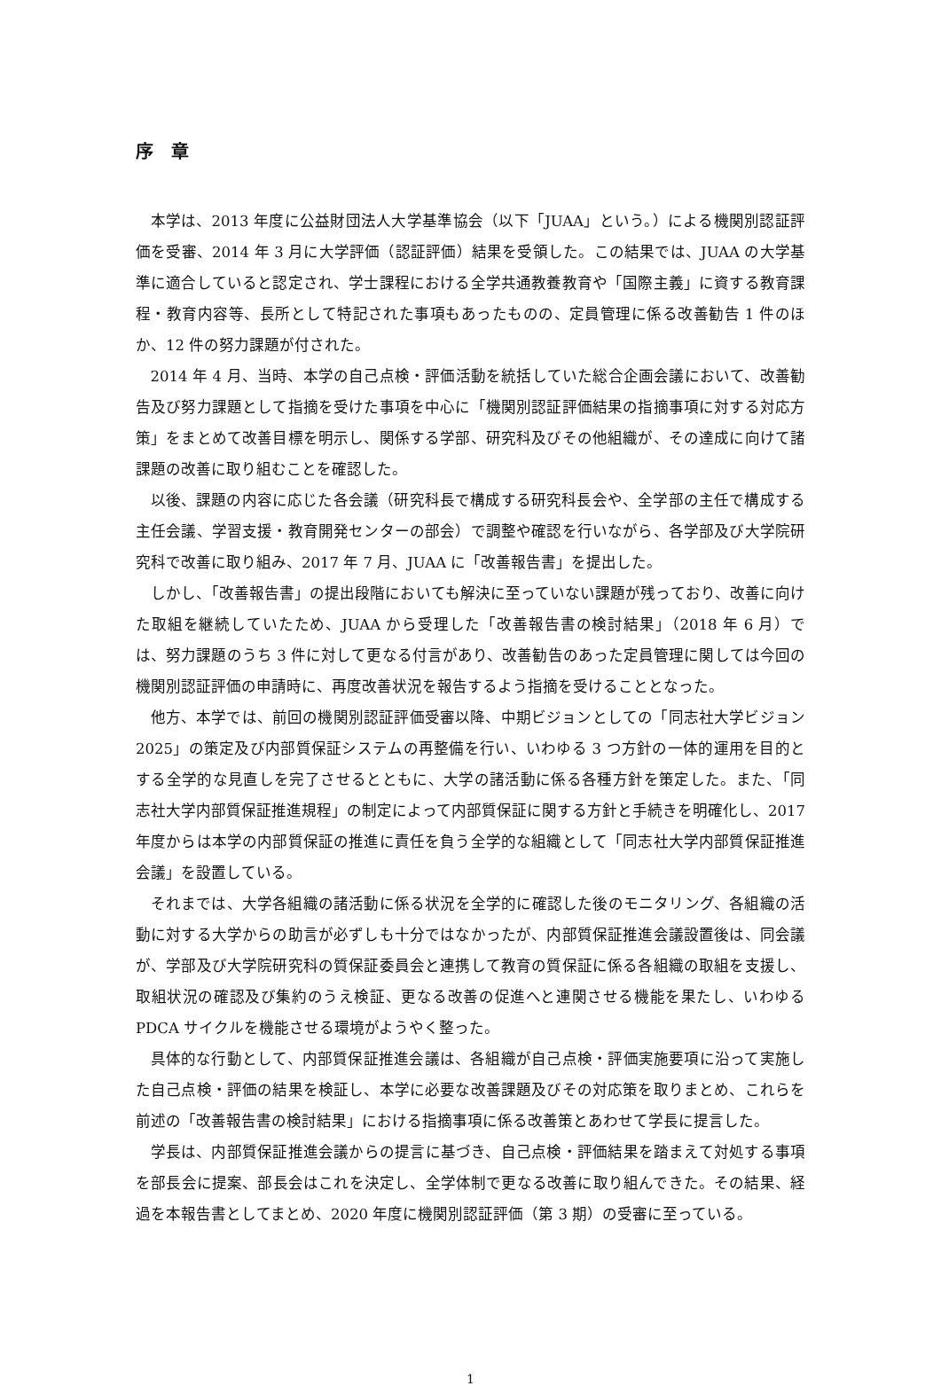序　章
本学は、2013 年度に公益財団法人大学基準協会（以下「JUAA」という。）による機関別認証評価を受審、2014 年 3 月に大学評価（認証評価）結果を受領した。この結果では、JUAA の大学基準に適合していると認定され、学士課程における全学共通教養教育や「国際主義」に資する教育課程・教育内容等、長所として特記された事項もあったものの、定員管理に係る改善勧告 1 件のほか、12 件の努力課題が付された。
2014 年 4 月、当時、本学の自己点検・評価活動を統括していた総合企画会議において、改善勧告及び努力課題として指摘を受けた事項を中心に「機関別認証評価結果の指摘事項に対する対応方策」をまとめて改善目標を明示し、関係する学部、研究科及びその他組織が、その達成に向けて諸課題の改善に取り組むことを確認した。
以後、課題の内容に応じた各会議（研究科長で構成する研究科長会や、全学部の主任で構成する主任会議、学習支援・教育開発センターの部会）で調整や確認を行いながら、各学部及び大学院研究科で改善に取り組み、2017 年 7 月、JUAA に「改善報告書」を提出した。
しかし、「改善報告書」の提出段階においても解決に至っていない課題が残っており、改善に向けた取組を継続していたため、JUAA から受理した「改善報告書の検討結果」（2018 年 6 月）では、努力課題のうち 3 件に対して更なる付言があり、改善勧告のあった定員管理に関しては今回の機関別認証評価の申請時に、再度改善状況を報告するよう指摘を受けることとなった。
他方、本学では、前回の機関別認証評価受審以降、中期ビジョンとしての「同志社大学ビジョン 2025」の策定及び内部質保証システムの再整備を行い、いわゆる 3 つ方針の一体的運用を目的とする全学的な見直しを完了させるとともに、大学の諸活動に係る各種方針を策定した。また、「同志社大学内部質保証推進規程」の制定によって内部質保証に関する方針と手続きを明確化し、2017 年度からは本学の内部質保証の推進に責任を負う全学的な組織として「同志社大学内部質保証推進会議」を設置している。
それまでは、大学各組織の諸活動に係る状況を全学的に確認した後のモニタリング、各組織の活動に対する大学からの助言が必ずしも十分ではなかったが、内部質保証推進会議設置後は、同会議が、学部及び大学院研究科の質保証委員会と連携して教育の質保証に係る各組織の取組を支援し、取組状況の確認及び集約のうえ検証、更なる改善の促進へと連関させる機能を果たし、いわゆる PDCA サイクルを機能させる環境がようやく整った。
具体的な行動として、内部質保証推進会議は、各組織が自己点検・評価実施要項に沿って実施した自己点検・評価の結果を検証し、本学に必要な改善課題及びその対応策を取りまとめ、これらを前述の「改善報告書の検討結果」における指摘事項に係る改善策とあわせて学長に提言した。
学長は、内部質保証推進会議からの提言に基づき、自己点検・評価結果を踏まえて対処する事項を部長会に提案、部長会はこれを決定し、全学体制で更なる改善に取り組んできた。その結果、経過を本報告書としてまとめ、2020 年度に機関別認証評価（第 3 期）の受審に至っている。
1